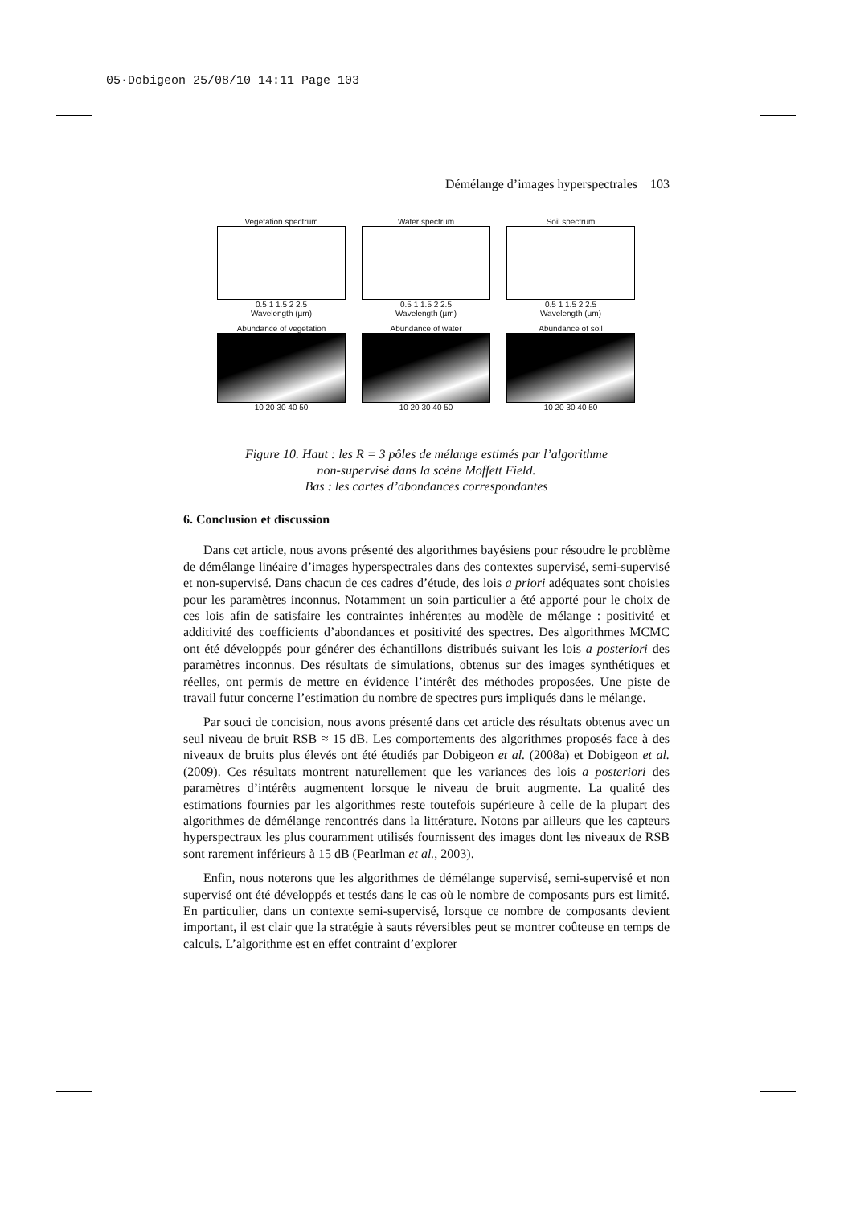05·Dobigeon 25/08/10 14:11 Page 103
Démélange d’images hyperspectrales 103
Vegetation spectrum
0.5 1 1.5 2 2.5
Wavelength (µm)
Water spectrum
0.5 1 1.5 2 2.5
Wavelength (µm)
Soil spectrum
0.5 1 1.5 2 2.5
Wavelength (µm)
Abundance of vegetation
10 20 30 40 50
Abundance of water
10 20 30 40 50
Abundance of soil
10 20 30 40 50
Figure 10. Haut : les R = 3 pôles de mélange estimés par l’algorithme
non-supervisé dans la scène Moffett Field.
Bas : les cartes d’abondances correspondantes
6. Conclusion et discussion
Dans cet article, nous avons présenté des algorithmes bayésiens pour résoudre le problème de démélange linéaire d’images hyperspectrales dans des contextes supervisé, semi-supervisé et non-supervisé. Dans chacun de ces cadres d’étude, des lois a priori adéquates sont choisies pour les paramètres inconnus. Notamment un soin particulier a été apporté pour le choix de ces lois afin de satisfaire les contraintes inhérentes au modèle de mélange : positivité et additivité des coefficients d’abondances et positivité des spectres. Des algorithmes MCMC ont été développés pour générer des échantillons distribués suivant les lois a posteriori des paramètres inconnus. Des résultats de simulations, obtenus sur des images synthétiques et réelles, ont permis de mettre en évidence l’intérêt des méthodes proposées. Une piste de travail futur concerne l’estimation du nombre de spectres purs impliqués dans le mélange.
Par souci de concision, nous avons présenté dans cet article des résultats obtenus avec un seul niveau de bruit RSB ≈ 15 dB. Les comportements des algorithmes proposés face à des niveaux de bruits plus élevés ont été étudiés par Dobigeon et al. (2008a) et Dobigeon et al. (2009). Ces résultats montrent naturellement que les variances des lois a posteriori des paramètres d’intérêts augmentent lorsque le niveau de bruit augmente. La qualité des estimations fournies par les algorithmes reste toutefois supérieure à celle de la plupart des algorithmes de démélange rencontrés dans la littérature. Notons par ailleurs que les capteurs hyperspectraux les plus couramment utilisés fournissent des images dont les niveaux de RSB sont rarement inférieurs à 15 dB (Pearlman et al., 2003).
Enfin, nous noterons que les algorithmes de démélange supervisé, semi-supervisé et non supervisé ont été développés et testés dans le cas où le nombre de composants purs est limité. En particulier, dans un contexte semi-supervisé, lorsque ce nombre de composants devient important, il est clair que la stratégie à sauts réversibles peut se montrer coûteuse en temps de calculs. L’algorithme est en effet contraint d’explorer